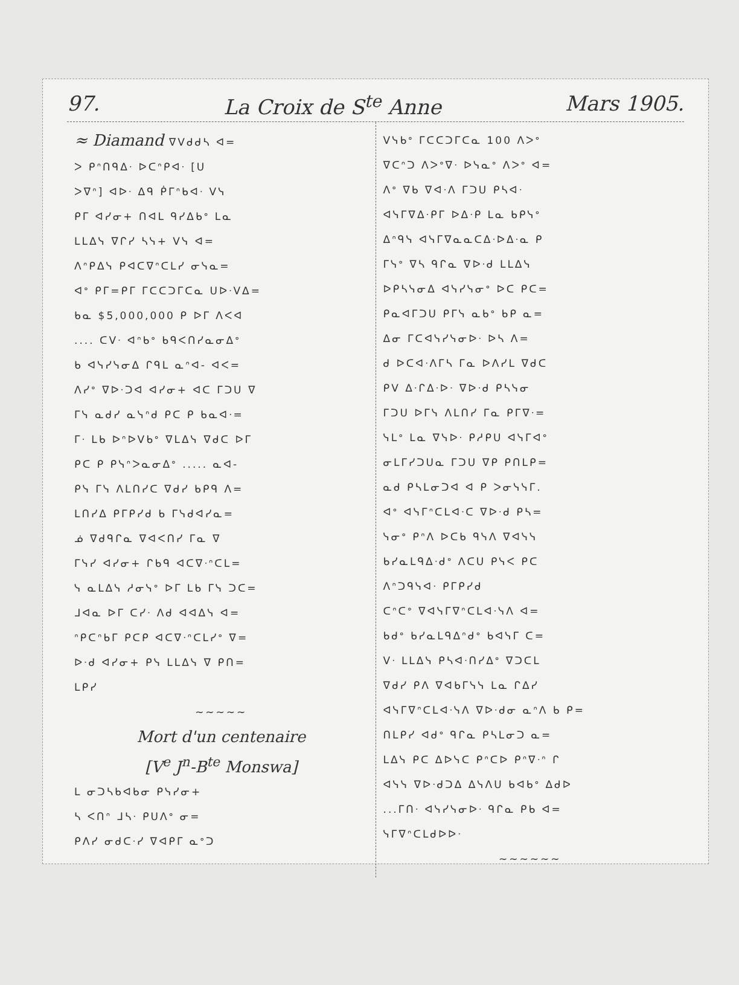97. La Croix de S<sup>te</sup> Anne Mars 1905.
≈ Diamand ᐁᐯᑯᑯᓴ ᐊ=
ᐳ ᑭᐢᑎᑫᐃᐧ ᐅᑕᐢᑭᐊᐧ [ᑌ
ᐳᐁᐢ] ᐊᐅᐧ ᐃᑫ ᑮᒥᐢᑲᐊᐧ ᐯᓭ
ᑭᒥ ᐊᓯᓂ+ ᑎᐊᒪ ᑫᓯᐃᑲᐤ ᒪᓇ
ᒪᒪᐃᓭ ᐁᒋᓯ ᓴᓭ+ ᐯᓭ ᐊ=
ᐱᐢᑭᐃᓭ ᑭᐊᑕᐁᐢᑕᒪᓯ ᓂᓭᓇ=
ᐊᐤ ᑭᒥ=ᑭᒥ ᒥᑕᑕᑐᒥᑕᓇ ᑌᐅᐧᐯᐃ=
ᑲᓇ $5,000,000 ᑭ ᐅᒥ ᐱᐸᐊ
.... ᑕᐯᐧ ᐊᐢᑲᐤ ᑲᑫᐸᑎᓯᓇᓂᐃᐤ
ᑲ ᐊᓭᓯᓭᓂᐃ ᒋᑫᒪ ᓇᐢᐊ- ᐊᐸ=
ᐱᓯᐤ ᐁᐅᐧᑐᐊ ᐊᓯᓂ+ ᐊᑕ ᒥᑐᑌ ᐁ
ᒥᓭ ᓇᑯᓯ ᓇᓭᐢᑯ ᑭᑕ ᑭ ᑲᓇᐊᐧ=
ᒥᐧ ᒪᑲ ᐅᐢᐅᐯᑲᐤ ᐁᒪᐃᓭ ᐁᑯᑕ ᐅᒥ
ᑭᑕ ᑭ ᑭᓭᐢᐳᓇᓂᐃᐤ ..... ᓇᐊ-
ᑭᓭ ᒥᓭ ᐱᒪᑎᓯᑕ ᐁᑯᓯ ᑲᑭᑫ ᐱ=
ᒪᑎᓯᐃ ᑭᒥᑭᓯᑯ ᑲ ᒥᓭᑯᐊᓯᓇ=
ᓅ ᐁᑯᑫᒋᓇ ᐁᐊᐸᑎᓯ ᒥᓇ ᐁ
ᒥᓭᓯ ᐊᓯᓂ+ ᒋᑲᑫ ᐊᑕᐁᐧᐢᑕᒪ=
ᓭ ᓇᒪᐃᓭ ᓱᓂᓭᐤ ᐅᒥ ᒪᑲ ᒥᓭ ᑐᑕ=
ᒧᐊᓇ ᐅᒥ ᑕᓯᐧ ᐱᑯ ᐊᐊᐃᓭ ᐊ=
ᐢᑭᑕᐢᑲᒥ ᑭᑕᑭ ᐊᑕᐁᐧᐢᑕᒪᓯᐤ ᐁ=
ᐅᐧᑯ ᐊᓯᓂ+ ᑭᓭ ᒪᒪᐃᓭ ᐁ ᑭᑎ=
ᒪᑭᓯ
~~~~~
Mort d'un centenaire
[V<sup>e</sup> J<sup>n</sup>-B<sup>te</sup> Monswa]
ᒪ ᓂᑐᓴᑲᐊᑲᓂ ᑭᓭᓯᓂ+
ᓴ ᐸᑎᐢ ᒧᓴᐧ ᑭᑌᐱᐤ ᓂ=
ᑭᐱᓯ ᓂᑯᑕᐧᓯ ᐁᐊᑭᒥ ᓇᐤᑐ
ᐯᓭᑲᐤ ᒥᑕᑕᑐᒥᑕᓇ 100 ᐱᐳᐤ
ᐁᑕᐢᑐ ᐱᐳᐤᐁᐧ ᐅᓭᓇᐤ ᐱᐳᐤ ᐊ=
ᐱᐤ ᐁᑲ ᐁᐊᐧᐱ ᒥᑐᑌ ᑭᓴᐊᐧ
ᐊᓭᒥᐁᐃᐧᑭᒥ ᐅᐃᐧᑭ ᒪᓇ ᑲᑭᓭᐤ
ᐃᐢᑫᓭ ᐊᓭᒥᐁᓇᓇᑕᐃᐧᐅᐃᐧᓇ ᑭ
ᒥᓭᐤ ᐁᓴ ᑫᒋᓇ ᐁᐅᐧᑯ ᒪᒪᐃᓭ
ᐅᑭᓴᓭᓂᐃ ᐊᓭᓯᓭᓂᐤ ᐅᑕ ᑭᑕ=
ᑭᓇᐊᒥᑐᑌ ᑭᒥᓭ ᓇᑲᐤ ᑲᑭ ᓇ=
ᐃᓂ ᒥᑕᐊᓭᓯᓭᓂᐅᐧ ᐅᓴ ᐱ=
ᑯ ᐅᑕᐊᐧᐱᒥᓴ ᒥᓇ ᐅᐱᓯᒪ ᐁᑯᑕ
ᑭᐯ ᐃᐧᒋᐃᐧᐅᐧ ᐁᐅᐧᑯ ᑭᓴᓭᓂ
ᒥᑐᑌ ᐅᒥᓭ ᐱᒪᑎᓯ ᒥᓇ ᑭᒥᐁᐧ=
ᓭᒪᐤ ᒪᓇ ᐁᓭᐅᐧ ᑭᓱᑭᑌ ᐊᓭᒥᐊᐤ
ᓂᒪᒥᓯᑐᑌᓇ ᒥᑐᑌ ᐁᑭ ᑭᑎᒪᑭ=
ᓇᑯ ᑭᓴᒪᓂᑐᐊ ᐊ ᑭ ᐳᓂᓭᓭᒥ.
ᐊᐤ ᐊᓭᒥᐢᑕᒪᐊᐧᑕ ᐁᐅᐧᑯ ᑭᓴ=
ᓭᓂᐤ ᑭᐢᐱ ᐅᑕᑲ ᑫᓭᐱ ᐁᐊᓭᓭ
ᑲᓯᓇᒪᑫᐃᐧᑯᐤ ᐱᑕᑌ ᑭᓭᐸ ᑭᑕ
ᐱᐢᑐᑫᓭᐊᐧ ᑭᒥᑭᓯᑯ
ᑕᐢᑕᐤ ᐁᐊᓭᒥᐁᐢᑕᒪᐊᐧᓭᐱ ᐊ=
ᑲᑯᐤ ᑲᓯᓇᒪᑫᐃᐢᑯᐤ ᑲᐊᓭᒥ ᑕ=
ᐯᐧ ᒪᒪᐃᓭ ᑭᓴᐊᐧᑎᓯᐃᐤ ᐁᑐᑕᒪ
ᐁᑯᓯ ᑭᐱ ᐁᐊᑲᒥᓭᓭ ᒪᓇ ᒋᐃᓯ
ᐊᓭᒥᐁᐢᑕᒪᐊᐧᓭᐱ ᐁᐅᐧᑯᓂ ᓇᐢᐱ ᑲ ᑭ=
ᑎᒪᑭᓯ ᐊᑯᐤ ᑫᒋᓇ ᑭᓴᒪᓂᑐ ᓇ=
ᒪᐃᓭ ᑭᑕ ᐃᐅᓭᑕ ᑭᐢᑕᐅ ᑭᐢᐁᐧᐢ ᒋ
ᐊᓭᓭ ᐁᐅᐧᑯᑐᐃ ᐃᓭᐱᑌ ᑲᐊᑲᐤ ᐃᑯᐅ
...ᒥᑎᐧ ᐊᓭᓯᓭᓂᐅᐧ ᑫᒋᓇ ᑭᑲ ᐊ=
ᓭᒥᐁᐢᑕᒪᑯᐅᐅᐧ
~~~~~~